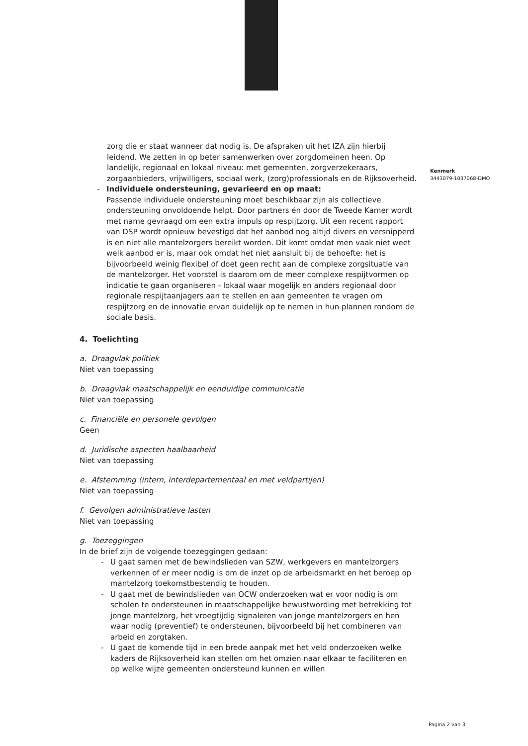Kenmerk
3443079-1037068-DMO
zorg die er staat wanneer dat nodig is. De afspraken uit het IZA zijn hierbij leidend. We zetten in op beter samenwerken over zorgdomeinen heen. Op landelijk, regionaal en lokaal niveau: met gemeenten, zorgverzekeraars, zorgaanbieders, vrijwilligers, sociaal werk, (zorg)professionals en de Rijksoverheid.
- Individuele ondersteuning, gevarieerd en op maat:
Passende individuele ondersteuning moet beschikbaar zijn als collectieve ondersteuning onvoldoende helpt. Door partners én door de Tweede Kamer wordt met name gevraagd om een extra impuls op respijtzorg. Uit een recent rapport van DSP wordt opnieuw bevestigd dat het aanbod nog altijd divers en versnipperd is en niet alle mantelzorgers bereikt worden. Dit komt omdat men vaak niet weet welk aanbod er is, maar ook omdat het niet aansluit bij de behoefte: het is bijvoorbeeld weinig flexibel of doet geen recht aan de complexe zorgsituatie van de mantelzorger. Het voorstel is daarom om de meer complexe respijtvormen op indicatie te gaan organiseren - lokaal waar mogelijk en anders regionaal door regionale respijtaanjagers aan te stellen en aan gemeenten te vragen om respijtzorg en de innovatie ervan duidelijk op te nemen in hun plannen rondom de sociale basis.
4. Toelichting
a. Draagvlak politiek
Niet van toepassing
b. Draagvlak maatschappelijk en eenduidige communicatie
Niet van toepassing
c. Financiële en personele gevolgen
Geen
d. Juridische aspecten haalbaarheid
Niet van toepassing
e. Afstemming (intern, interdepartementaal en met veldpartijen)
Niet van toepassing
f. Gevolgen administratieve lasten
Niet van toepassing
g. Toezeggingen
In de brief zijn de volgende toezeggingen gedaan:
- U gaat samen met de bewindslieden van SZW, werkgevers en mantelzorgers verkennen of er meer nodig is om de inzet op de arbeidsmarkt en het beroep op mantelzorg toekomstbestendig te houden.
- U gaat met de bewindslieden van OCW onderzoeken wat er voor nodig is om scholen te ondersteunen in maatschappelijke bewustwording met betrekking tot jonge mantelzorg, het vroegtijdig signaleren van jonge mantelzorgers en hen waar nodig (preventief) te ondersteunen, bijvoorbeeld bij het combineren van arbeid en zorgtaken.
- U gaat de komende tijd in een brede aanpak met het veld onderzoeken welke kaders de Rijksoverheid kan stellen om het omzien naar elkaar te faciliteren en op welke wijze gemeenten ondersteund kunnen en willen
Pagina 2 van 3